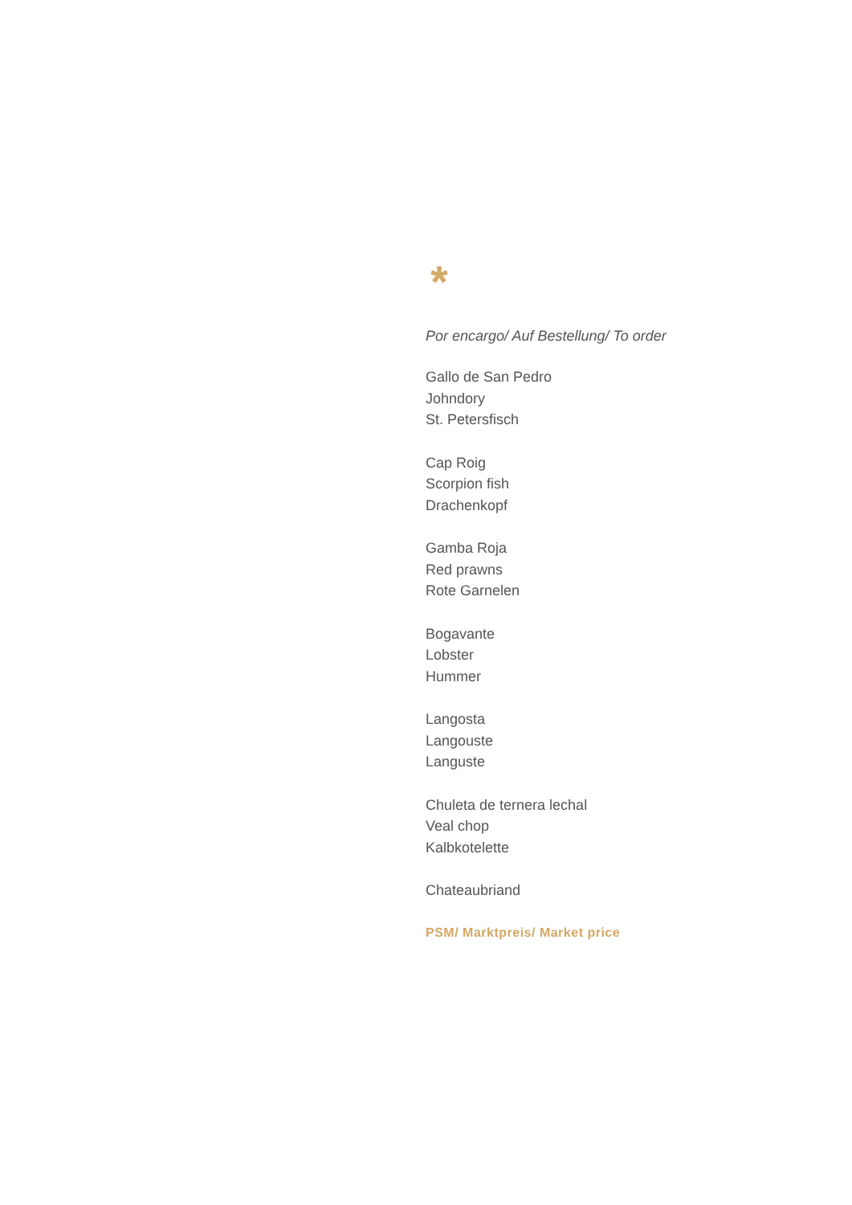*
Por encargo/ Auf Bestellung/ To order
Gallo de San Pedro
Johndory
St. Petersfisch
Cap Roig
Scorpion fish
Drachenkopf
Gamba Roja
Red prawns
Rote Garnelen
Bogavante
Lobster
Hummer
Langosta
Langouste
Languste
Chuleta de ternera lechal
Veal chop
Kalbkotelette
Chateaubriand
PSM/ Marktpreis/ Market price